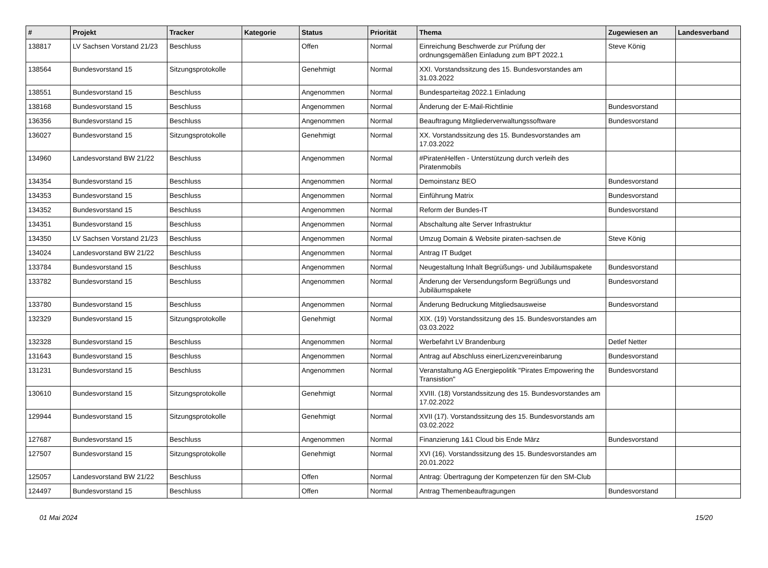| # | Projekt | Tracker | Kategorie | Status | Priorität | Thema | Zugewiesen an | Landesverband |
| --- | --- | --- | --- | --- | --- | --- | --- | --- |
| 138817 | LV Sachsen Vorstand 21/23 | Beschluss | | Offen | Normal | Einreichung Beschwerde zur Prüfung der ordnungsgemäßen Einladung zum BPT 2022.1 | Steve König | |
| 138564 | Bundesvorstand 15 | Sitzungsprotokolle | | Genehmigt | Normal | XXI. Vorstandssitzung des 15. Bundesvorstandes am 31.03.2022 | | |
| 138551 | Bundesvorstand 15 | Beschluss | | Angenommen | Normal | Bundesparteitag 2022.1 Einladung | | |
| 138168 | Bundesvorstand 15 | Beschluss | | Angenommen | Normal | Änderung der E-Mail-Richtlinie | Bundesvorstand | |
| 136356 | Bundesvorstand 15 | Beschluss | | Angenommen | Normal | Beauftragung Mitgliederverwaltungssoftware | Bundesvorstand | |
| 136027 | Bundesvorstand 15 | Sitzungsprotokolle | | Genehmigt | Normal | XX. Vorstandssitzung des 15. Bundesvorstandes am 17.03.2022 | | |
| 134960 | Landesvorstand BW 21/22 | Beschluss | | Angenommen | Normal | #PiratenHelfen - Unterstützung durch verleih des Piratenmobils | | |
| 134354 | Bundesvorstand 15 | Beschluss | | Angenommen | Normal | Demoinstanz BEO | Bundesvorstand | |
| 134353 | Bundesvorstand 15 | Beschluss | | Angenommen | Normal | Einführung Matrix | Bundesvorstand | |
| 134352 | Bundesvorstand 15 | Beschluss | | Angenommen | Normal | Reform der Bundes-IT | Bundesvorstand | |
| 134351 | Bundesvorstand 15 | Beschluss | | Angenommen | Normal | Abschaltung alte Server Infrastruktur | | |
| 134350 | LV Sachsen Vorstand 21/23 | Beschluss | | Angenommen | Normal | Umzug Domain & Website piraten-sachsen.de | Steve König | |
| 134024 | Landesvorstand BW 21/22 | Beschluss | | Angenommen | Normal | Antrag IT Budget | | |
| 133784 | Bundesvorstand 15 | Beschluss | | Angenommen | Normal | Neugestaltung Inhalt Begrüßungs- und Jubiläumspakete | Bundesvorstand | |
| 133782 | Bundesvorstand 15 | Beschluss | | Angenommen | Normal | Änderung der Versendungsform Begrüßungs und Jubiläumspakete | Bundesvorstand | |
| 133780 | Bundesvorstand 15 | Beschluss | | Angenommen | Normal | Änderung Bedruckung Mitgliedsausweise | Bundesvorstand | |
| 132329 | Bundesvorstand 15 | Sitzungsprotokolle | | Genehmigt | Normal | XIX. (19) Vorstandssitzung des 15. Bundesvorstandes am 03.03.2022 | | |
| 132328 | Bundesvorstand 15 | Beschluss | | Angenommen | Normal | Werbefahrt LV Brandenburg | Detlef Netter | |
| 131643 | Bundesvorstand 15 | Beschluss | | Angenommen | Normal | Antrag auf Abschluss einerLizenzvereinbarung | Bundesvorstand | |
| 131231 | Bundesvorstand 15 | Beschluss | | Angenommen | Normal | Veranstaltung AG Energiepolitik "Pirates Empowering the Transistion" | Bundesvorstand | |
| 130610 | Bundesvorstand 15 | Sitzungsprotokolle | | Genehmigt | Normal | XVIII. (18) Vorstandssitzung des 15. Bundesvorstandes am 17.02.2022 | | |
| 129944 | Bundesvorstand 15 | Sitzungsprotokolle | | Genehmigt | Normal | XVII (17). Vorstandssitzung des 15. Bundesvorstands am 03.02.2022 | | |
| 127687 | Bundesvorstand 15 | Beschluss | | Angenommen | Normal | Finanzierung 1&1 Cloud bis Ende März | Bundesvorstand | |
| 127507 | Bundesvorstand 15 | Sitzungsprotokolle | | Genehmigt | Normal | XVI (16). Vorstandssitzung des 15. Bundesvorstandes am 20.01.2022 | | |
| 125057 | Landesvorstand BW 21/22 | Beschluss | | Offen | Normal | Antrag: Übertragung der Kompetenzen für den SM-Club | | |
| 124497 | Bundesvorstand 15 | Beschluss | | Offen | Normal | Antrag Themenbeauftragungen | Bundesvorstand | |
01 Mai 2024 15/20